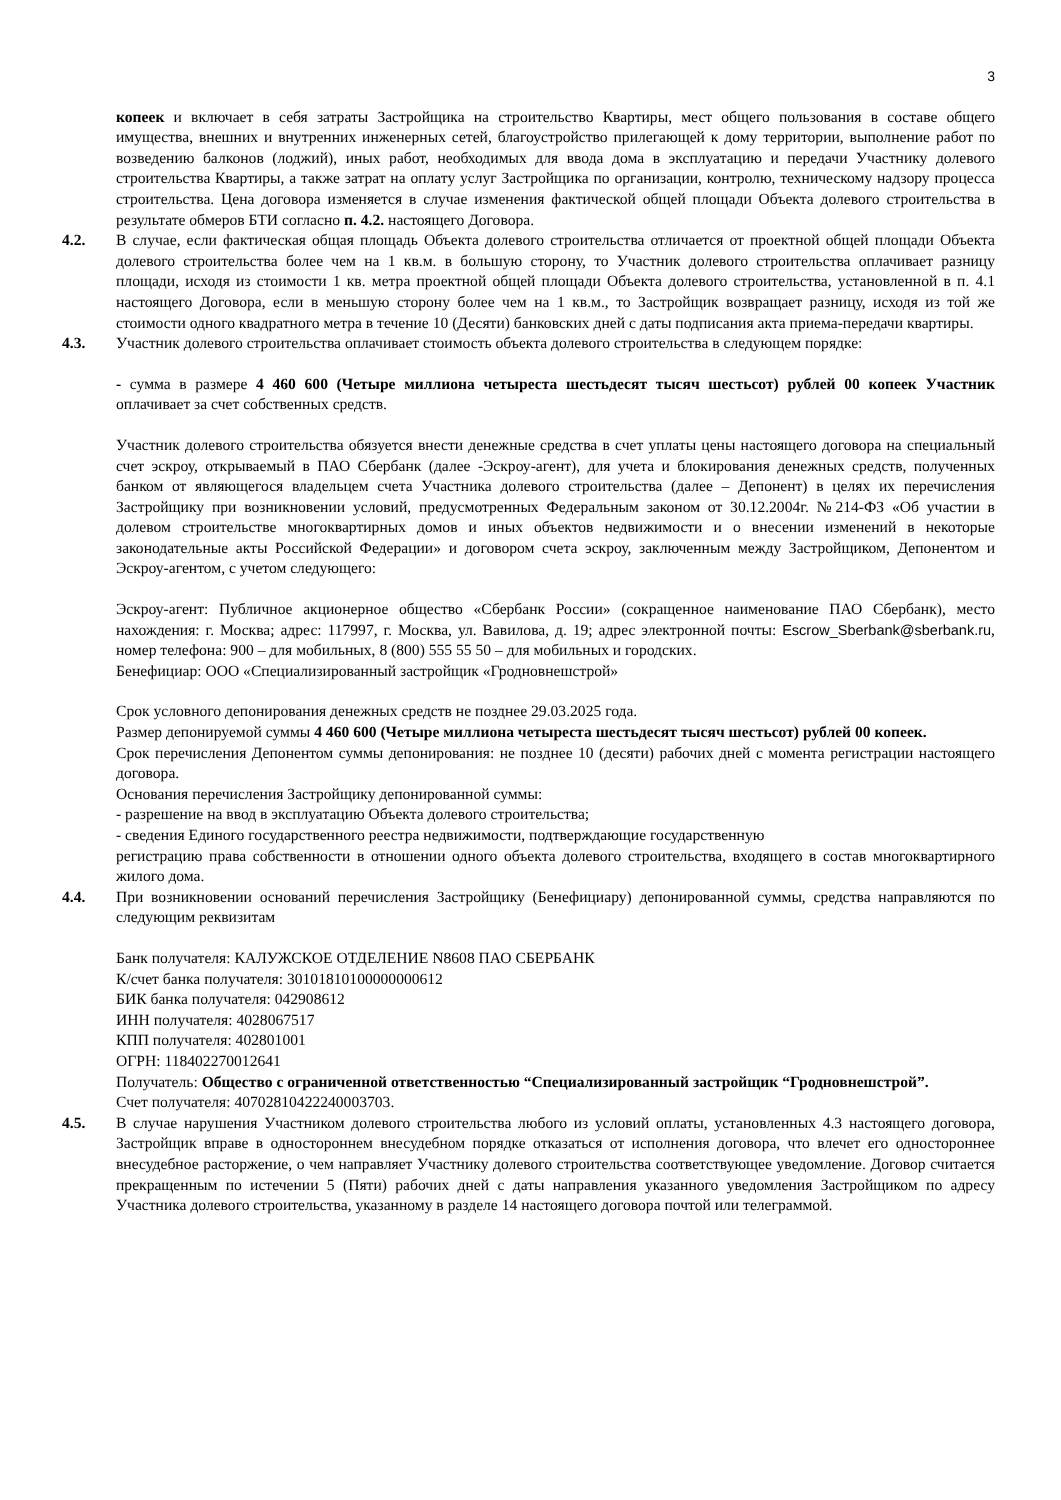3
копеек и включает в себя затраты Застройщика на строительство Квартиры, мест общего пользования в составе общего имущества, внешних и внутренних инженерных сетей, благоустройство прилегающей к дому территории, выполнение работ по возведению балконов (лоджий), иных работ, необходимых для ввода дома в эксплуатацию и передачи Участнику долевого строительства Квартиры, а также затрат на оплату услуг Застройщика по организации, контролю, техническому надзору процесса строительства. Цена договора изменяется в случае изменения фактической общей площади Объекта долевого строительства в результате обмеров БТИ согласно п. 4.2. настоящего Договора.
4.2. В случае, если фактическая общая площадь Объекта долевого строительства отличается от проектной общей площади Объекта долевого строительства более чем на 1 кв.м. в большую сторону, то Участник долевого строительства оплачивает разницу площади, исходя из стоимости 1 кв. метра проектной общей площади Объекта долевого строительства, установленной в п. 4.1 настоящего Договора, если в меньшую сторону более чем на 1 кв.м., то Застройщик возвращает разницу, исходя из той же стоимости одного квадратного метра в течение 10 (Десяти) банковских дней с даты подписания акта приема-передачи квартиры.
4.3. Участник долевого строительства оплачивает стоимость объекта долевого строительства в следующем порядке:
- сумма в размере 4 460 600 (Четыре миллиона четыреста шестьдесят тысяч шестьсот) рублей 00 копеек Участник оплачивает за счет собственных средств.
Участник долевого строительства обязуется внести денежные средства в счет уплаты цены настоящего договора на специальный счет эскроу, открываемый в ПАО Сбербанк (далее -Эскроу-агент), для учета и блокирования денежных средств, полученных банком от являющегося владельцем счета Участника долевого строительства (далее – Депонент) в целях их перечисления Застройщику при возникновении условий, предусмотренных Федеральным законом от 30.12.2004г. №214-ФЗ «Об участии в долевом строительстве многоквартирных домов и иных объектов недвижимости и о внесении изменений в некоторые законодательные акты Российской Федерации» и договором счета эскроу, заключенным между Застройщиком, Депонентом и Эскроу-агентом, с учетом следующего:
Эскроу-агент: Публичное акционерное общество «Сбербанк России» (сокращенное наименование ПАО Сбербанк), место нахождения: г. Москва; адрес: 117997, г. Москва, ул. Вавилова, д. 19; адрес электронной почты: Escrow_Sberbank@sberbank.ru, номер телефона: 900 – для мобильных, 8 (800) 555 55 50 – для мобильных и городских.
Бенефициар: ООО «Специализированный застройщик «Гродновнешстрой»
Срок условного депонирования денежных средств не позднее 29.03.2025 года.
Размер депонируемой суммы 4 460 600 (Четыре миллиона четыреста шестьдесят тысяч шестьсот) рублей 00 копеек.
Срок перечисления Депонентом суммы депонирования: не позднее 10 (десяти) рабочих дней с момента регистрации настоящего договора.
Основания перечисления Застройщику депонированной суммы:
- разрешение на ввод в эксплуатацию Объекта долевого строительства;
- сведения Единого государственного реестра недвижимости, подтверждающие государственную
регистрацию права собственности в отношении одного объекта долевого строительства, входящего в состав многоквартирного жилого дома.
4.4. При возникновении оснований перечисления Застройщику (Бенефициару) депонированной суммы, средства направляются по следующим реквизитам
Банк получателя: КАЛУЖСКОЕ ОТДЕЛЕНИЕ N8608 ПАО СБЕРБАНК
К/счет банка получателя: 30101810100000000612
БИК банка получателя: 042908612
ИНН получателя: 4028067517
КПП получателя: 402801001
ОГРН: 118402270012641
Получатель: Общество с ограниченной ответственностью “Специализированный застройщик “Гродновнешстрой”.
Счет получателя: 40702810422240003703.
4.5. В случае нарушения Участником долевого строительства любого из условий оплаты, установленных 4.3 настоящего договора, Застройщик вправе в одностороннем внесудебном порядке отказаться от исполнения договора, что влечет его одностороннее внесудебное расторжение, о чем направляет Участнику долевого строительства соответствующее уведомление. Договор считается прекращенным по истечении 5 (Пяти) рабочих дней с даты направления указанного уведомления Застройщиком по адресу Участника долевого строительства, указанному в разделе 14 настоящего договора почтой или телеграммой.